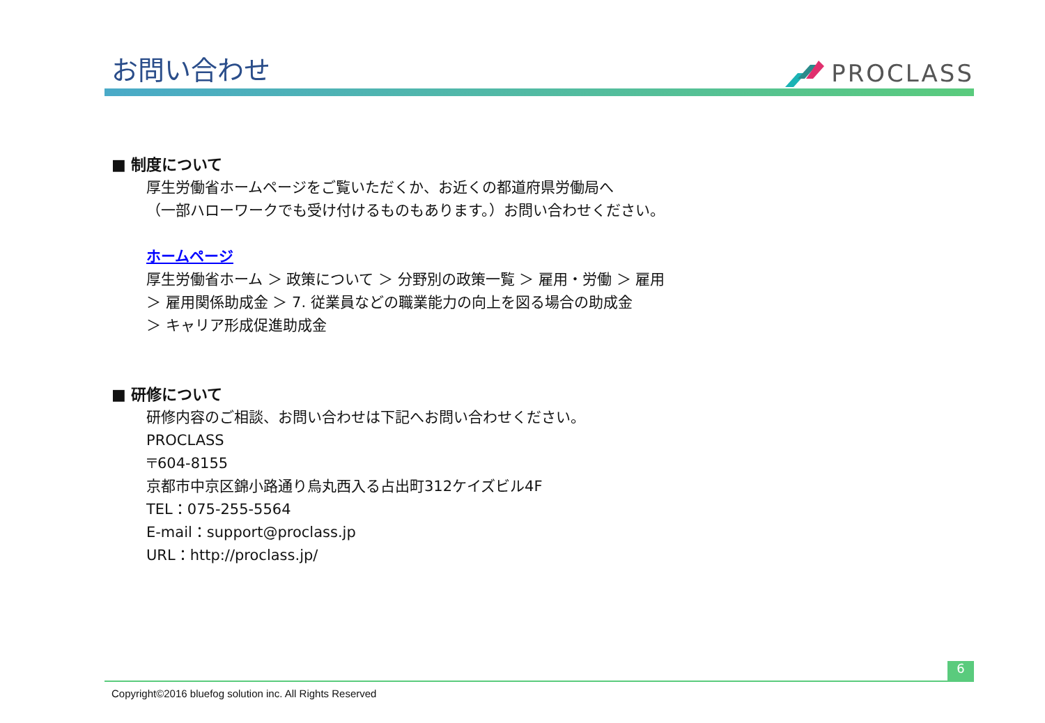お問い合わせ
PROCLASS
■ 制度について
厚生労働省ホームページをご覧いただくか、お近くの都道府県労働局へ
（一部ハローワークでも受け付けるものもあります。）お問い合わせください。
ホームページ
厚生労働省ホーム ＞ 政策について ＞ 分野別の政策一覧 ＞ 雇用・労働 ＞ 雇用
＞ 雇用関係助成金 ＞ 7. 従業員などの職業能力の向上を図る場合の助成金
＞ キャリア形成促進助成金
■ 研修について
研修内容のご相談、お問い合わせは下記へお問い合わせください。
PROCLASS
〒604-8155
京都市中京区錦小路通り烏丸西入る占出町312ケイズビル4F
TEL：075-255-5564
E-mail：support@proclass.jp
URL：http://proclass.jp/
6
Copyright©2016 bluefog solution inc. All Rights Reserved